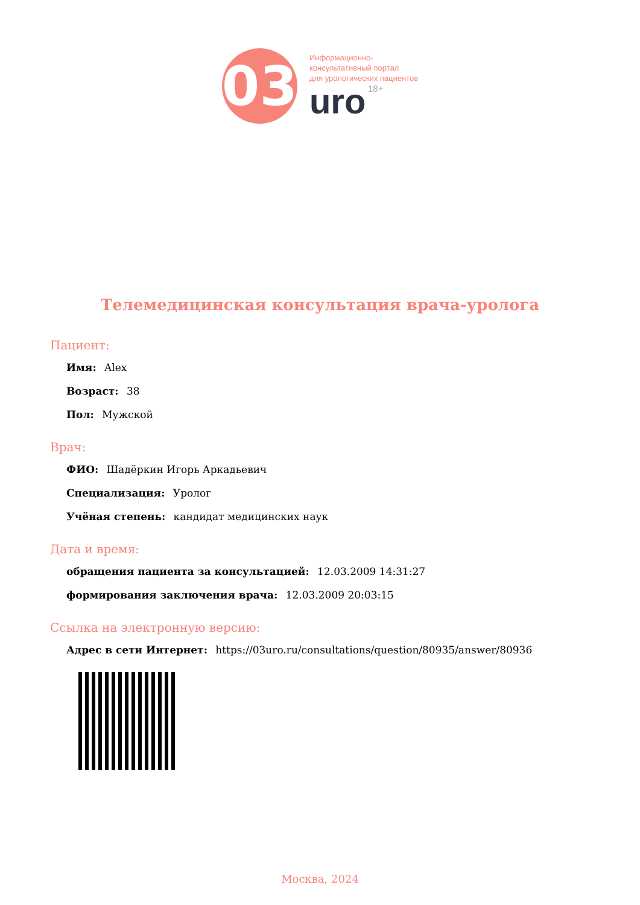03
Информационно-
консультативный портал
для урологических пациентов
uro 18+
Телемедицинская консультация врача-уролога
Пациент:
Имя: Alex
Возраст: 38
Пол: Мужской
Врач:
ФИО: Шадёркин Игорь Аркадьевич
Специализация: Уролог
Учёная степень: кандидат медицинских наук
Дата и время:
обращения пациента за консультацией: 12.03.2009 14:31:27
формирования заключения врача: 12.03.2009 20:03:15
Ссылка на электронную версию:
Адрес в сети Интернет: https://03uro.ru/consultations/question/80935/answer/80936
Москва, 2024